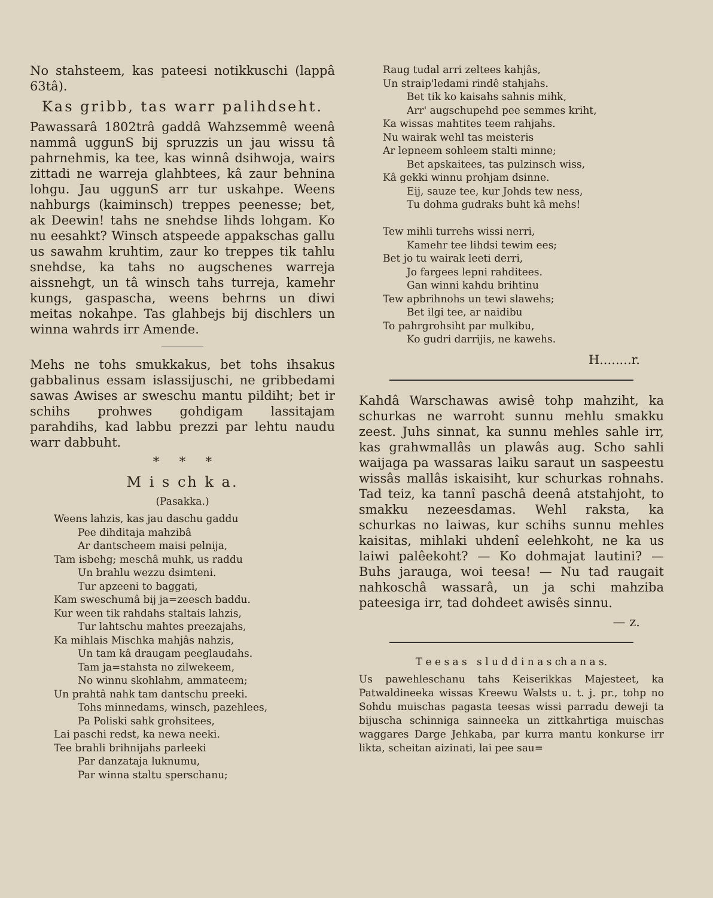No stahsteem, kas pateesi notikkuschi (lappâ 63tâ).
Kas gribb, tas warr palihdseht.
Pawassarâ 1802trâ gaddâ Wahzsemmê weenâ nammâ uggunS bij spruzzis un jau wissu tâ pahrnehmis, ka tee, kas winnâ dsihwoja, wairs zittadi ne warreja glahbtees, kâ zaur behnina lohgu. Jau uggunS arr tur uskahpe. Weens nahburgs (kaiminsch) treppes peenesse; bet, ak Deewin! tahs ne snehdse lihds lohgam. Ko nu eesahkt? Winsch atspeede appakschas gallu us sawahm kruhtim, zaur ko treppes tik tahlu snehdse, ka tahs no augschenes warreja aissnehgt, un tâ winsch tahs turreja, kamehr kungs, gaspascha, weens behrns un diwi meitas nokahpe. Tas glahbejs bij dischlers un winna wahrds irr Amende.
Mehs ne tohs smukkakus, bet tohs ihsakus gabbalinus essam islassijuschi, ne gribbedami sawas Awises ar sweschu mantu pildiht; bet ir schihs prohwes gohdigam lassitajam parahdihs, kad labbu prezzi par lehtu naudu warr dabbuht.
* * *
M i s ch k a.
(Pasakka.)
Weens lahzis, kas jau daschu gaddu
Pee dihditaja mahzibâ
Ar dantscheem maisi pelnija,
Tam isbehg; meschâ muhk, us raddu
Un brahlu wezzu dsimteni.
Tur apzeeni to baggati,
Kam sweschumâ bij ja=zeesch baddu.
Kur ween tik rahdahs staltais lahzis,
Tur lahtschu mahtes preezajahs,
Ka mihlais Mischka mahjâs nahzis,
Un tam kâ draugam peeglaudahs.
Tam ja=stahsta no zilwekeem,
No winnu skohlahm, ammateem;
Un prahtâ nahk tam dantschu preeki.
Tohs minnedams, winsch, pazehlees,
Pa Poliski sahk grohsitees,
Lai paschi redst, ka newa neeki.
Tee brahli brihnijahs parleeki
Par danzataja luknumu,
Par winna staltu sperschanu;
Raug tudal arri zeltees kahjâs,
Un straip'ledami rindê stahjahs.
Bet tik ko kaisahs sahnis mihk,
Arr' augschupehd pee semmes kriht,
Ka wissas mahtites teem rahjahs.
Nu wairak wehl tas meisteris
Ar lepneem sohleem stalti minne;
Bet apskaitees, tas pulzinsch wiss,
Kâ gekki winnu prohjam dsinne.
Eij, sauze tee, kur Johds tew ness,
Tu dohma gudraks buht kâ mehs!
Tew mihli turrehs wissi nerri,
Kamehr tee lihdsi tewim ees;
Bet jo tu wairak leeti derri,
Jo fargees lepni rahditees.
Gan winni kahdu brihtinu
Tew apbrihnohs un tewi slawehs;
Bet ilgi tee, ar naidibu
To pahrgrohsiht par mulkibu,
Ko gudri darrijis, ne kawehs.
H........r.
Kahdâ Warschawas awisê tohp mahziht, ka schurkas ne warroht sunnu mehlu smakku zeest. Juhs sinnat, ka sunnu mehles sahle irr, kas grahwmallâs un plawâs aug. Scho sahli waijaga pa wassaras laiku saraut un saspeestu wissâs mallâs iskaisiht, kur schurkas rohnahs. Tad teiz, ka tannî paschâ deenâ atstahjoht, to smakku nezeesdamas. Wehl raksta, ka schurkas no laiwas, kur schihs sunnu mehles kaisitas, mihlaki uhdenî eelehkoht, ne ka us laiwi palêekoht? — Ko dohmajat lautini? — Buhs jarauga, woi teesa! — Nu tad raugait nahkoschâ wassarâ, un ja schi mahziba pateesiga irr, tad dohdeet awisês sinnu.
— z.
T e e s a s s l u d d i n a s ch a n a s.
Us pawehleschanu tahs Keiserikkas Majesteet, ka Patwaldineeka wissas Kreewu Walsts u. t. j. pr., tohp no Sohdu muischas pagasta teesas wissi parradu deweji ta bijuscha schinniga sainneeka un zittkahrtiga muischas waggares Darge Jehkaba, par kurra mantu konkurse irr likta, scheitan aizinati, lai pee sau=